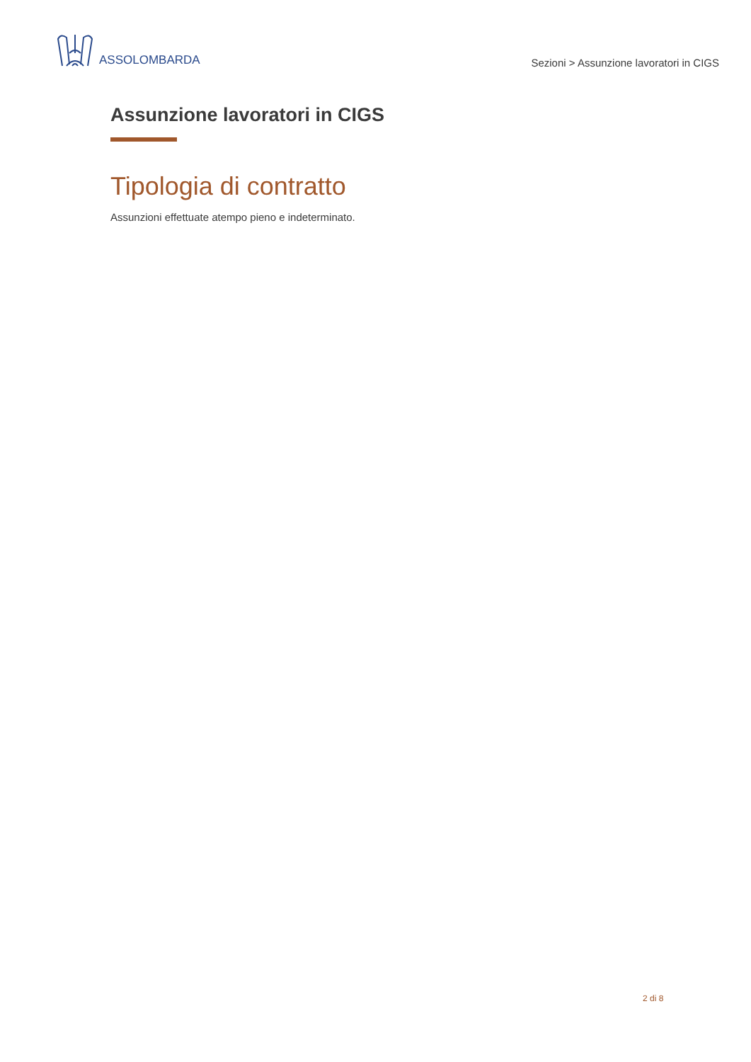ASSOLOMBARDA
Sezioni > Assunzione lavoratori in CIGS
Assunzione lavoratori in CIGS
Tipologia di contratto
Assunzioni effettuate atempo pieno e indeterminato.
2 di 8